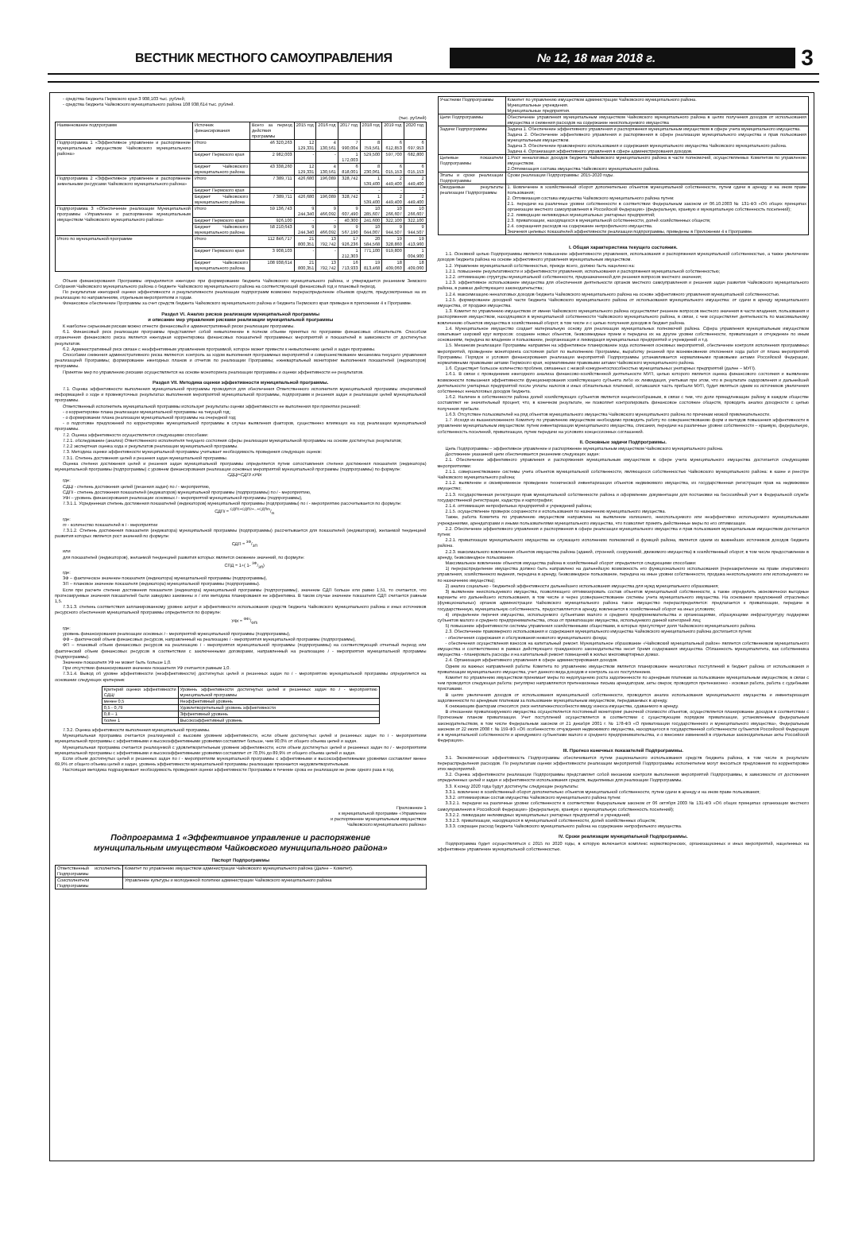ВЕСТНИК МЕСТНОГО САМОУПРАВЛЕНИЯ
№ 12, 18 мая 2018 г.
3
- средства бюджета Пермского края 3 908,103 тыс. рублей;
- средства бюджета Чайковского муниципального района 108 938,614 тыс. рублей.
(тыс. рублей)
| Наименование подпрограмм | Источник финансирования | Всего за период действия программы | 2015 год | 2016 год | 2017 год | 2018 год | 2019 год | 2020 год |
| --- | --- | --- | --- | --- | --- | --- | --- | --- |
| Подпрограмма 1 «Эффективное управление и распоряжение муниципальным имуществом Чайковского муниципального района» | Итого | 46 320,263 | 12 129,331 | 4 130,561 | 7 990,004 | 8 759,561 | 6 612,853 | 6 697,953 |
| | Бюджет Пермского края | 2 982,003 | - | - | 1 172,003 | 529,500 | 597,700 | 682,800 |
| | Бюджет Чайковского муниципального района | 43 338,260 | 12 129,331 | 4 130,561 | 6 818,001 | 8 230,061 | 6 015,153 | 6 015,153 |
| Подпрограмма 2 «Эффективное управление и распоряжение земельными ресурсами Чайковского муниципального района» | Итого | 7 389,711 | 426,680 | 196,089 | 328,742 | 1 539,400 | 2 449,400 | 2 449,400 |
| | Бюджет Пермского края | - | - | - | - | - | - | - |
| | Бюджет Чайковского муниципального района | 7 389,711 | 426,680 | 196,089 | 328,742 | 1 539,400 | 2 449,400 | 2 449,400 |
| Подпрограмма 3 «Обеспечение реализации Муниципальной программы «Управление и распоряжение муниципальным имуществом Чайковского муниципального района» | Итого | 59 136,743 | 9 244,340 | 9 466,092 | 9 607,490 | 10 285,607 | 10 266,607 | 10 266,607 |
| | Бюджет Пермского края | 926,100 | - | - | 40,300 | 241,600 | 322,100 | 322,100 |
| | Бюджет Чайковского муниципального района | 58 210,643 | 9 244,340 | 9 466,092 | 9 567,190 | 10 044,007 | 9 944,507 | 9 944,507 |
| Итого по муниципальной программе | Итого | 112 846,717 | 21 800,351 | 13 792,742 | 17 926,236 | 20 584,568 | 19 328,860 | 19 413,960 |
| | Бюджет Пермского края | 3 908,103 | - | - | 1 212,303 | 771,100 | 919,800 | 1 004,900 |
| | Бюджет Чайковского муниципального района | 108 938,614 | 21 800,351 | 13 792,742 | 16 713,933 | 19 813,468 | 18 409,060 | 18 409,060 |
Объем финансирования Программы определяется ежегодно при формировании бюджета Чайковского муниципального района, и утверждается решением Земского Собрания Чайковского муниципального района о бюджете Чайковского муниципального района на соответствующий финансовый год и плановый период.
По результатам ежегодной оценки эффективности и результативности реализации подпрограмм возможно перераспределение объемов средств, предусмотренных на их реализацию по направлениям, отдельным мероприятиям и годам.
Финансовое обеспечение Программы за счет средств бюджета Чайковского муниципального района и бюджета Пермского края приведен в приложении 4 к Программе.
Раздел VI. Анализ рисков реализации муниципальной программы
и описание мер управления рисками реализации муниципальной программы
К наиболее серьезным рискам можно отнести финансовый и административный риски реализации программы.
6.1. Финансовый риск реализации программы представляет собой невыполнение в полном объеме принятых по программе финансовых обязательств. Способом ограничения финансового риска является ежегодная корректировка финансовых показателей программных мероприятий и показателей в зависимости от достигнутых результатов.
6.2. Административный риск связан с неэффективным управлением программой, которое может привести к невыполнению целей и задач программы.
Способами снижения административного риска являются: контроль за ходом выполнения программных мероприятий и совершенствование механизма текущего управления реализацией Программы; формирование ежегодных планов и отчетов по реализации Программы; ежеквартальный мониторинг выполнения показателей (индикаторов) программы.
Принятие мер по управлению рисками осуществляется на основе мониторинга реализации программы и оценки эффективности ее результатов.
Раздел VII. Методика оценки эффективности муниципальной программы.
7.1. Оценка эффективности выполнения муниципальной программы проводится для обеспечения Ответственного исполнителя муниципальной программы оперативной информацией о ходе и промежуточных результатах выполнения мероприятий муниципальной программы, подпрограмм и решения задач и реализации целей муниципальной программы.
Ответственный исполнитель муниципальной программы использует результаты оценки эффективности ее выполнения при принятии решений:
- о корректировке плана реализации муниципальной программы на текущий год;
- о формировании плана реализации муниципальной программы на очередной год;
- о подготовке предложений по корректировке муниципальной программы в случае выявления факторов, существенно влияющих на ход реализации муниципальной программы.
7.2. Оценка эффективности осуществляется следующими способами:
7.2.1. обследование (анализ) Ответственного исполнителя текущего состояния сферы реализации муниципальной программы на основе достигнутых результатов;
7.2.2 экспертная оценка хода и результатов реализации муниципальной программы.
7.3. Методика оценки эффективности муниципальной программы учитывает необходимость проведения следующих оценок:
7.3.1. Степень достижения целей и решения задач муниципальной программы.
Оценка степени достижения целей и решения задач муниципальной программы определяется путем сопоставления степени достижения показателя (индикатора) муниципальной программы (подпрограммы) с уровнем финансирования реализации основных мероприятий муниципальной программы (подпрограммы) по формуле:
СДЦi=СДПi хУФi
где:
СДЦi - степень достижения целей (решения задач) по i - мероприятию,
СДПi - степень достижения показателей (индикаторов) муниципальной программы (подпрограммы) по i - мероприятию,
УФi – уровень финансирования реализации основных i - мероприятий муниципальной программы (подпрограммы),
7.3.1.1. Усредненная степень достижения показателей (индикаторов) муниципальной программы (подпрограммы) по i - мероприятию рассчитывается по формуле:
СДПi = СДП1+СДП2+...+СДПm/m
где:
m - количество показателей в i - мероприятии
7.3.1.2. Степень достижения показателя (индикатора) муниципальной программы (подпрограммы) рассчитывается для показателей (индикаторов), желаемой тенденцией развития которых является рост значений по формуле:
СДП = ЗФ/ЗП
или
для показателей (индикаторов), желаемой тенденцией развития которых является снижение значений, по формуле:
СПД = 1+( 1- ЗФ/ЗП)
где:
ЗФ – фактическое значение показателя (индикатора) муниципальной программы (подпрограммы),
ЗП – плановое значение показателя (индикатора) муниципальной программы (подпрограммы).
Если при расчете степени достижения показателя (индикатора) муниципальной программы (подпрограммы), значение СДП больше или равно 1,51, то считается, что прогнозируемые значения показателей были заведомо занижены и / или методика планирования не эффективна. В таком случае значение показателя СДП считается равным 1,5.
7.3.1.3. степень соответствия запланированному уровню затрат и эффективности использования средств бюджета Чайковского муниципального района и иных источников ресурсного обеспечения муниципальной программы определяется по формуле:
УФi = ФФi/ФПi
где:
уровень финансирования реализации основных i - мероприятий муниципальной программы (подпрограммы),
ФФ – фактический объем финансовых ресурсов, направленный на реализацию i - мероприятия муниципальной программы (подпрограммы),
ФП – плановый объем финансовых ресурсов на реализацию i - мероприятия муниципальной программы (подпрограммы) на соответствующий отчетный период или фактический объем финансовых ресурсов в соответствии с заключенными договорами, направленный на реализацию i - мероприятия муниципальной программы (подпрограммы).
Значение показателя УФ не может быть больше 1,0.
При отсутствии финансирования значение показателя УФ считается равным 1,0.
7.3.1.4. Вывод об уровне эффективности (неэффективности) достигнутых целей и решенных задач по i - мероприятию муниципальной программы определяется на основании следующих критериев:
| Критерий оценки эффективности СДЦ i | Уровень эффективности достигнутых целей и решенных задач по i - мероприятию муниципальной программы |
| --- | --- |
| менее 0,5 | Неэффективный уровень |
| 0,5 - 0,79 | Удовлетворительный уровень эффективности |
| 0,8 – 1 | Эффективный уровень |
| более 1 | Высокоэффективный уровень |
7.3.2. Оценка эффективности выполнения муниципальной программы.
Муниципальная программа считается реализуемой с высоким уровнем эффективности, если объем достигнутых целей и решенных задач по i - мероприятиям муниципальной программы с эффективными и высокоэффективными уровнями составляет больше, чем 90,0% от общего объема целей и задач.
Муниципальная программа считается реализуемой с удовлетворительным уровнем эффективности, если объем достигнутых целей и решенных задач по i - мероприятиям муниципальной программы с эффективными и высокоэффективными уровнями составляет от 70,0% до 89,9% от общего объема целей и задач.
Если объем достигнутых целей и решенных задач по i - мероприятиям муниципальной программы с эффективными и высокоэффективными уровнями составляет менее 69,9% от общего объема целей и задач, уровень эффективности муниципальной программы реализации признается неудовлетворительным.
Настоящая методика подразумевает необходимость проведения оценки эффективности Программы в течение срока ее реализации не реже одного раза в год.
Приложение 1
к муниципальной программе «Управление
и распоряжение муниципальным имуществом
Чайковского муниципального района»
Подпрограмма 1 «Эффективное управление и распоряжение
муниципальным имуществом Чайковского муниципального района»
Паспорт Подпрограммы
| Ответственный исполнитель Подпрограммы | Комитет по управлению имуществом администрации Чайковского муниципального района (Далее – Комитет). |
| Соисполнители Подпрограммы | Управление культуры и молодежной политики администрации Чайковского муниципального района |
| Участники Подпрограммы | Комитет по управлению имуществом администрации Чайковского муниципального района. Муниципальные учреждения. Муниципальные предприятия. |
| Цели Подпрограммы | Обеспечение управления муниципальным имуществом Чайковского муниципального района в целях получения доходов от использования имущества и снижения расходов на содержание неиспользуемого имущества |
| Задачи Подпрограммы | Задача 1. Обеспечение эффективного управления и распоряжения муниципальным имуществом в сфере учета муниципального имущества. Задача 2. Обеспечение эффективного управления и распоряжения в сфере реализации муниципального имущества и прав пользования муниципальным имуществом. Задача 3. Обеспечение правомерного использования и содержания муниципального имущества Чайковского муниципального района. Задача 4. Организация эффективного управления в сфере администрирования доходов. |
| Целевые показатели Подпрограммы | 1.Рост неналоговых доходов бюджета Чайковского муниципального района в части полномочий, осуществляемых Комитетом по управлению имуществом. 2.Оптимизация состава имущества Чайковского муниципального района. |
| Этапы и сроки реализации Подпрограммы | Сроки реализации Подпрограммы: 2015-2020 годы. |
| Ожидаемые результаты реализации Подпрограммы | 1. Вовлечение в хозяйственный оборот дополнительно объектов муниципальной собственности, путем сдачи в аренду и на ином праве пользования; 2. Оптимизация состава имущества Чайковского муниципального района путем: 2.1. передачи на различные уровни собственности в соответствии Федеральным законом от 06.10.2003 № 131-ФЗ «Об общих принципах организации местного самоуправления в Российской Федерации» (федеральную, краевую и муниципальную собственность поселений); 2.2. ликвидации неликвидных муниципальных унитарных предприятий; 2.3. приватизации, находящихся в муниципальной собственности, долей хозяйственных обществ; 2.4. сокращения расходов на содержание непрофильного имущества. Значения целевых показателей эффективности реализации подпрограммы, приведены в Приложении 4 к Программе. |
I. Общая характеристика текущего состояния.
1.1. Основной целью Подпрограммы является повышение эффективности управления, использования и распоряжения муниципальной собственностью, а также увеличение доходов бюджета района на основе эффективного управления муниципальным имуществом.
1.2. Управление муниципальной собственностью, прежде всего, должно быть нацелено на:
1.2.1. повышение результативности и эффективности управления, использования и распоряжения муниципальной собственностью;
1.2.2. оптимизацию структуры муниципальной собственности, предназначенной для решения вопросов местного значения;
1.2.3. эффективное использование имущества для обеспечения деятельности органов местного самоуправления и решения задач развития Чайковского муниципального района, в рамках действующего законодательства;
1.2.4. максимизацию неналоговых доходов бюджета Чайковского муниципального района на основе эффективного управления муниципальной собственностью.
1.2.5. формирование доходной части бюджета Чайковского муниципального района от использования муниципального имущества: от сдачи в аренду муниципального имущества, от продажи имущества.
1.3. Комитет по управлению имуществом от имени Чайковского муниципального района осуществляет решение вопросов местного значения в части владения, пользования и распоряжения имуществом, находящимся в муниципальной собственности Чайковского муниципального района, в связи, с чем осуществляет деятельность по максимальному вовлечению объектов имущества в хозяйственный оборот, в том числе и с целью получения доходов в бюджет района.
1.4. Муниципальное имущество создает материальную основу для реализации муниципальных полномочий района. Сфера управления муниципальным имуществом охватывает широкий круг вопросов: создание новых объектов, безвозмездные прием и передача их на другие уровни собственности, приватизация и отчуждение по иным основаниям, передача во владение и пользование, реорганизация и ликвидация муниципальных предприятий и учреждений и т.д.
1.5. Механизм реализации Программы направлен на эффективное планирование хода исполнения основных мероприятий, обеспечение контроля исполнения программных мероприятий, проведение мониторинга состояния работ по выполнению Программы, выработку решений при возникновении отклонения хода работ от плана мероприятий Программы. Порядок и условия финансирования реализации мероприятий Подпрограммы устанавливается нормативными правовыми актами Российской Федерации, нормативными правовыми актами Пермского края, нормативными правовыми актами Чайковского муниципального района.
1.6. Существует большое количество проблем, связанных с низкой конкурентоспособностью муниципальных унитарных предприятий (далее – МУП).
1.6.1. В связи с проведением ежегодного анализа финансово-хозяйственной деятельности МУП, целью которого является оценка финансового состояния и выявление возможности повышения эффективности функционирования хозяйствующего субъекта либо их ликвидация, учитывая при этом, что в результате оздоровления и дальнейшей деятельности унитарных предприятий после уплаты налогов и иных обязательных платежей, оставшаяся часть прибыли МУП, будет являться одним из источников увеличения собственных неналоговых доходов бюджета.
1.6.2. Наличие в собственности района долей хозяйствующих субъектов является нецелесообразным, в связи с тем, что доли принадлежащие району в каждом обществе составляют не значительный процент, что, в конечном результате, не позволяет контролировать финансовое состояние обществ, проводить анализ доходности с целью получения прибыли.
1.6.3. Отсутствие пользователей на ряд объектов муниципального имущества Чайковского муниципального района по причинам низкой привлекательности.
1.7. Исходя из вышеизложенного Комитету по управлению имуществом необходимо проводить работу по совершенствованию форм и методов повышения эффективности в управлении муниципальным имуществом: путем инвентаризации муниципального имущества, списания, передачи на различные уровни собственности – краевую, федеральную, собственность поселений, приватизации, путем передачи на условиях концессионных соглашений.
II. Основные задачи Подпрограммы.
Цель Подпрограммы – эффективное управление и распоряжение муниципальным имуществом Чайковского муниципального района.
Достижение указанной цели обеспечивается решением следующих задач:
2.1. Обеспечение эффективного управления и распоряжения муниципальным имуществом в сфере учета муниципального имущества достигается следующими мероприятиями:
2.1.1. совершенствование системы учета объектов муниципальной собственности, являющихся собственностью Чайковского муниципального района: в казне и реестре Чайковского муниципального района;
2.1.2. выявление и своевременное проведение технической инвентаризации объектов недвижимого имущества, их государственная регистрация прав на недвижимое имущество;
2.1.3. государственная регистрации прав муниципальной собственности района и оформление документации для постановки на бесхозяйный учет в Федеральной службе государственной регистрации, кадастра и картографии;
2.1.4. оптимизация непрофильных предприятий и учреждений района;
2.1.5. осуществление проверок сохранности и использования по назначению муниципального имущества.
Также, работа Комитета по управлению имуществом направлена на выявление излишнего, неиспользуемого или неэффективно используемого муниципальными учреждениями, арендаторами и иными пользователями муниципального имущества, что позволяет принять действенные меры по его оптимизации.
2.2. Обеспечение эффективного управления и распоряжения в сфере реализации муниципального имущества и прав пользования муниципальным имуществом достигается путем:
2.2.1. приватизации муниципального имущества не служащего исполнению полномочий и функций района, является одним из важнейших источников доходов бюджета района.
2.2.3. максимального вовлечения объектов имущества района (зданий, строений, сооружений, движимого имущества) в хозяйственный оборот, в том числе предоставление в аренду, безвозмездное пользование.
Максимальное вовлечение объектов имущества района в хозяйственный оборот определяется следующими способами:
1) перераспределение имущества должно быть направлено на дальнейшую возможность его функционального использования (перезакрепление на праве оперативного управления, хозяйственного ведения, передача в аренду, безвозмездное пользование, передача на иные уровни собственности, продажа неиспользуемого или используемого не по назначению имущества);
2) анализ социально - бюджетной эффективности дальнейшего использования имущества для нужд муниципального образования;
3) выявление неиспользуемого имущества, позволяющего оптимизировать состав объектов муниципальной собственности, а также определить экономически выгодные варианты его дальнейшего использования, в том числе и через усовершенствование системы учета муниципального имущества. На основании предложений отраслевых (функциональных) органов администрации Чайковского муниципального района такое имущество перераспределяется: предлагается к приватизации, передаче в государственную, муниципальную собственность, предоставляется в аренду, вовлекается в хозяйственный оборот на иных условиях;
4) определение перечня имущества, используемого субъектами малого и среднего предпринимательства и организациями, образующими инфраструктуру поддержки субъектов малого и среднего предпринимательства, отказ от приватизации имущества, используемого данной категорией лиц;
5) повышение эффективности системы управления хозяйственными обществами, в которых присутствует доля Чайковского муниципального района.
2.3. Обеспечение правомерного использования и содержания муниципального имущества Чайковского муниципального района достигается путем:
- обеспечения содержания и обслуживания нежилого муниципального фонда;
- обеспечения осуществления взносов на капитальный ремонт. Муниципальное образование «Чайковский муниципальный район» является собственником муниципального имущества и соответственно в рамках действующего гражданского законодательства несет бремя содержания имущества. Обязанность муниципалитета, как собственника имущества - планировать расходы и на капитальный ремонт помещений в жилых многоквартирных домах.
2.4. Организация эффективного управления в сфере администрирования доходов.
Одним из важных направлений работы Комитета по управлению имуществом является планирование неналоговых поступлений в бюджет района от использования и приватизации муниципального имущества, учет данного вида доходов и контроль за их поступлением.
Комитет по управлению имуществом принимает меры по недопущению роста задолженности по арендным платежам за пользование муниципальным имуществом, в связи с чем проводится следующая работа: регулярно направляются претензионные письма арендаторам, акты сверок; проводится претензионно - исковая работа, работа с судебными приставами.
В целях увеличения доходов от использования муниципальной собственности, проводится анализ использования муниципального имущества и инвентаризация задолженности по арендным платежам за пользование муниципальным имуществом, передаваемых в аренду.
К снижающим факторам относится: риск неплатежеспособности ввиду износа имущества, сдаваемого в аренду.
В отношении приватизируемого имущества осуществляется постоянный мониторинг рыночной стоимости объектов, осуществляется планирование доходов в соответствии с Прогнозным планом приватизации. Учет поступлений осуществляется в соответствии с существующим порядком приватизации, установленным федеральным законодательством, в том числе Федеральным законом от 21 декабря 2001 г. № 178-ФЗ «О приватизации государственного и муниципального имущества», Федеральным законом от 22 июля 2008 г. № 159-ФЗ «Об особенностях отчуждения недвижимого имущества, находящегося в государственной собственности субъектов Российской Федерации и в муниципальной собственности и арендуемого субъектами малого и среднего предпринимательства, и о внесении изменений в отдельные законодательные акты Российской Федерации».
III. Прогноз конечных показателей Подпрограммы.
3.1. Экономическая эффективность Подпрограммы обеспечивается путем рационального использования средств бюджета района, в том числе в результате перераспределения расходов. По результатам оценки эффективности реализации мероприятий Подпрограммы исполнителем могут вноситься предложения по корректировке этих мероприятий.
3.2. Оценка эффективности реализации Подпрограммы представляет собой механизм контроля выполнения мероприятий Подпрограммы, в зависимости от достижения определенных целей и задач и эффективности использования средств, выделяемых для реализации Подпрограммы.
3.3. К концу 2020 года будут достигнуты следующие результаты:
3.3.1. вовлечено в хозяйственный оборот дополнительно объектов муниципальной собственности, путем сдачи в аренду и на ином праве пользования;
3.3.2. оптимизирован состав имущества Чайковского муниципального района путем:
3.3.2.1. передачи на различные уровни собственности в соответствии Федеральным законом от 06 октября 2003 № 131-ФЗ «Об общих принципах организации местного самоуправления в Российской Федерации» (федеральную, краевую и муниципальную собственность поселений);
3.3.2.2. ликвидации неликвидных муниципальных унитарных предприятий и учреждений;
3.3.2.3. приватизации, находящихся в муниципальной собственности, долей хозяйственных обществ;
3.3.3. сокращен расход бюджета Чайковского муниципального района на содержание непрофильного имущества.
IV. Сроки реализации муниципальной Подпрограммы.
Подпрограмма будет осуществляться с 2015 по 2020 годы, в которую включается комплекс нормотворческих, организационных и иных мероприятий, нацеленных на эффективное управление муниципальной собственностью.